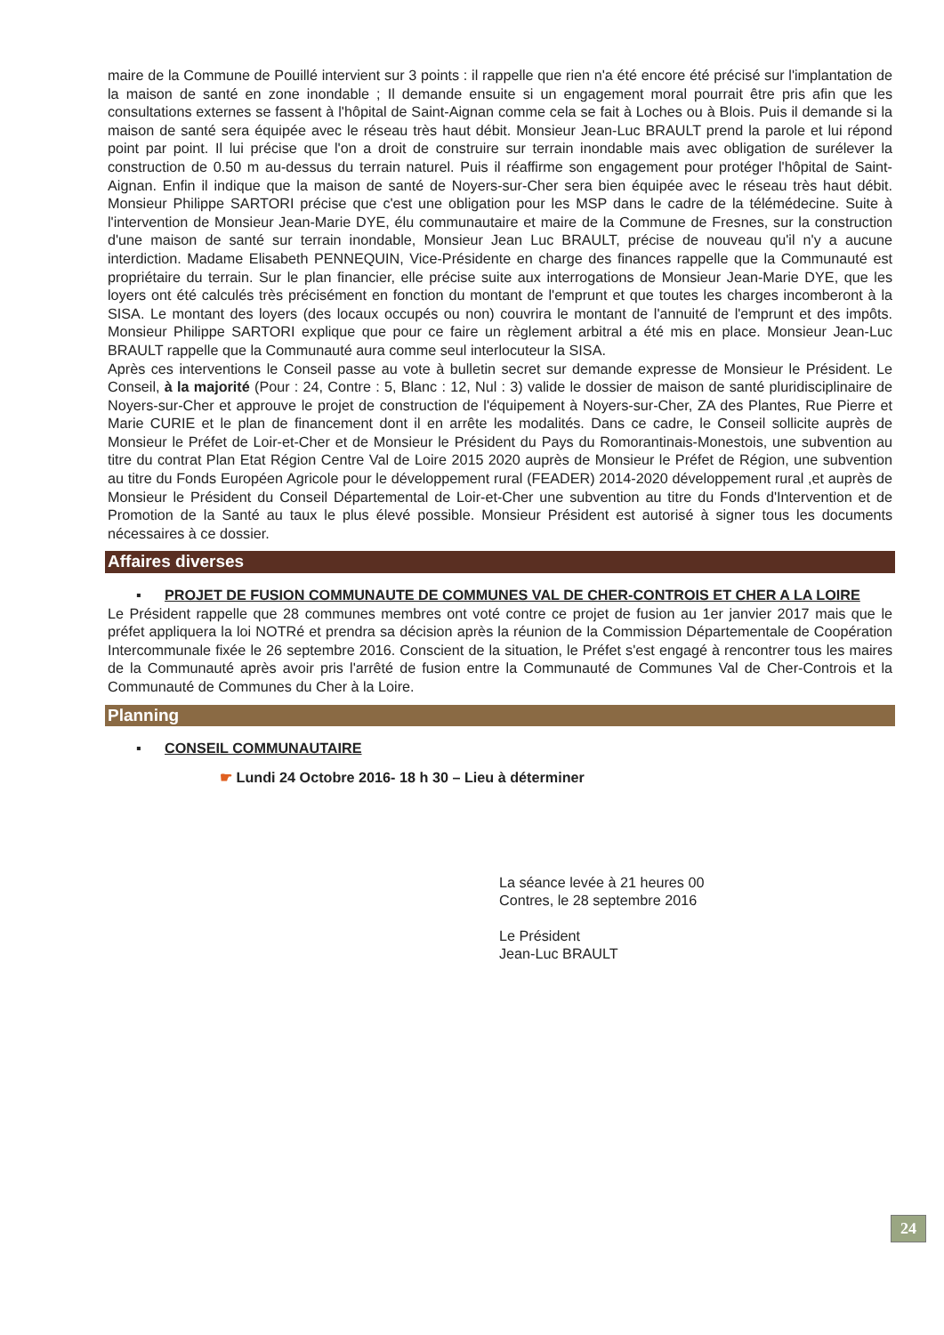maire de la Commune de Pouillé intervient sur 3 points : il rappelle que rien n'a été encore été précisé sur l'implantation de la maison de santé en zone inondable ; Il demande ensuite si un engagement moral pourrait être pris afin que les consultations externes se fassent à l'hôpital de Saint-Aignan comme cela se fait à Loches ou à Blois. Puis il demande si la maison de santé sera équipée avec le réseau très haut débit. Monsieur Jean-Luc BRAULT prend la parole et lui répond point par point. Il lui précise que l'on a droit de construire sur terrain inondable mais avec obligation de surélever la construction de 0.50 m au-dessus du terrain naturel. Puis il réaffirme son engagement pour protéger l'hôpital de Saint-Aignan. Enfin il indique que la maison de santé de Noyers-sur-Cher sera bien équipée avec le réseau très haut débit. Monsieur Philippe SARTORI précise que c'est une obligation pour les MSP dans le cadre de la télémédecine. Suite à l'intervention de Monsieur Jean-Marie DYE, élu communautaire et maire de la Commune de Fresnes, sur la construction d'une maison de santé sur terrain inondable, Monsieur Jean Luc BRAULT, précise de nouveau qu'il n'y a aucune interdiction. Madame Elisabeth PENNEQUIN, Vice-Présidente en charge des finances rappelle que la Communauté est propriétaire du terrain. Sur le plan financier, elle précise suite aux interrogations de Monsieur Jean-Marie DYE, que les loyers ont été calculés très précisément en fonction du montant de l'emprunt et que toutes les charges incomberont à la SISA. Le montant des loyers (des locaux occupés ou non) couvrira le montant de l'annuité de l'emprunt et des impôts. Monsieur Philippe SARTORI explique que pour ce faire un règlement arbitral a été mis en place. Monsieur Jean-Luc BRAULT rappelle que la Communauté aura comme seul interlocuteur la SISA.
Après ces interventions le Conseil passe au vote à bulletin secret sur demande expresse de Monsieur le Président. Le Conseil, à la majorité (Pour : 24, Contre : 5, Blanc : 12, Nul : 3) valide le dossier de maison de santé pluridisciplinaire de Noyers-sur-Cher et approuve le projet de construction de l'équipement à Noyers-sur-Cher, ZA des Plantes, Rue Pierre et Marie CURIE et le plan de financement dont il en arrête les modalités. Dans ce cadre, le Conseil sollicite auprès de Monsieur le Préfet de Loir-et-Cher et de Monsieur le Président du Pays du Romorantinais-Monestois, une subvention au titre du contrat Plan Etat Région Centre Val de Loire 2015 2020 auprès de Monsieur le Préfet de Région, une subvention au titre du Fonds Européen Agricole pour le développement rural (FEADER) 2014-2020 développement rural ,et auprès de Monsieur le Président du Conseil Départemental de Loir-et-Cher une subvention au titre du Fonds d'Intervention et de Promotion de la Santé au taux le plus élevé possible. Monsieur Président est autorisé à signer tous les documents nécessaires à ce dossier.
Affaires diverses
▪ PROJET DE FUSION COMMUNAUTE DE COMMUNES VAL DE CHER-CONTROIS ET CHER A LA LOIRE
Le Président rappelle que 28 communes membres ont voté contre ce projet de fusion au 1er janvier 2017 mais que le préfet appliquera la loi NOTRé et prendra sa décision après la réunion de la Commission Départementale de Coopération Intercommunale fixée le 26 septembre 2016. Conscient de la situation, le Préfet s'est engagé à rencontrer tous les maires de la Communauté après avoir pris l'arrêté de fusion entre la Communauté de Communes Val de Cher-Controis et la Communauté de Communes du Cher à la Loire.
Planning
▪ CONSEIL COMMUNAUTAIRE
☛ Lundi 24 Octobre 2016- 18 h 30 – Lieu à déterminer
La séance levée à 21 heures 00
Contres, le 28 septembre 2016
Le Président
Jean-Luc BRAULT
24